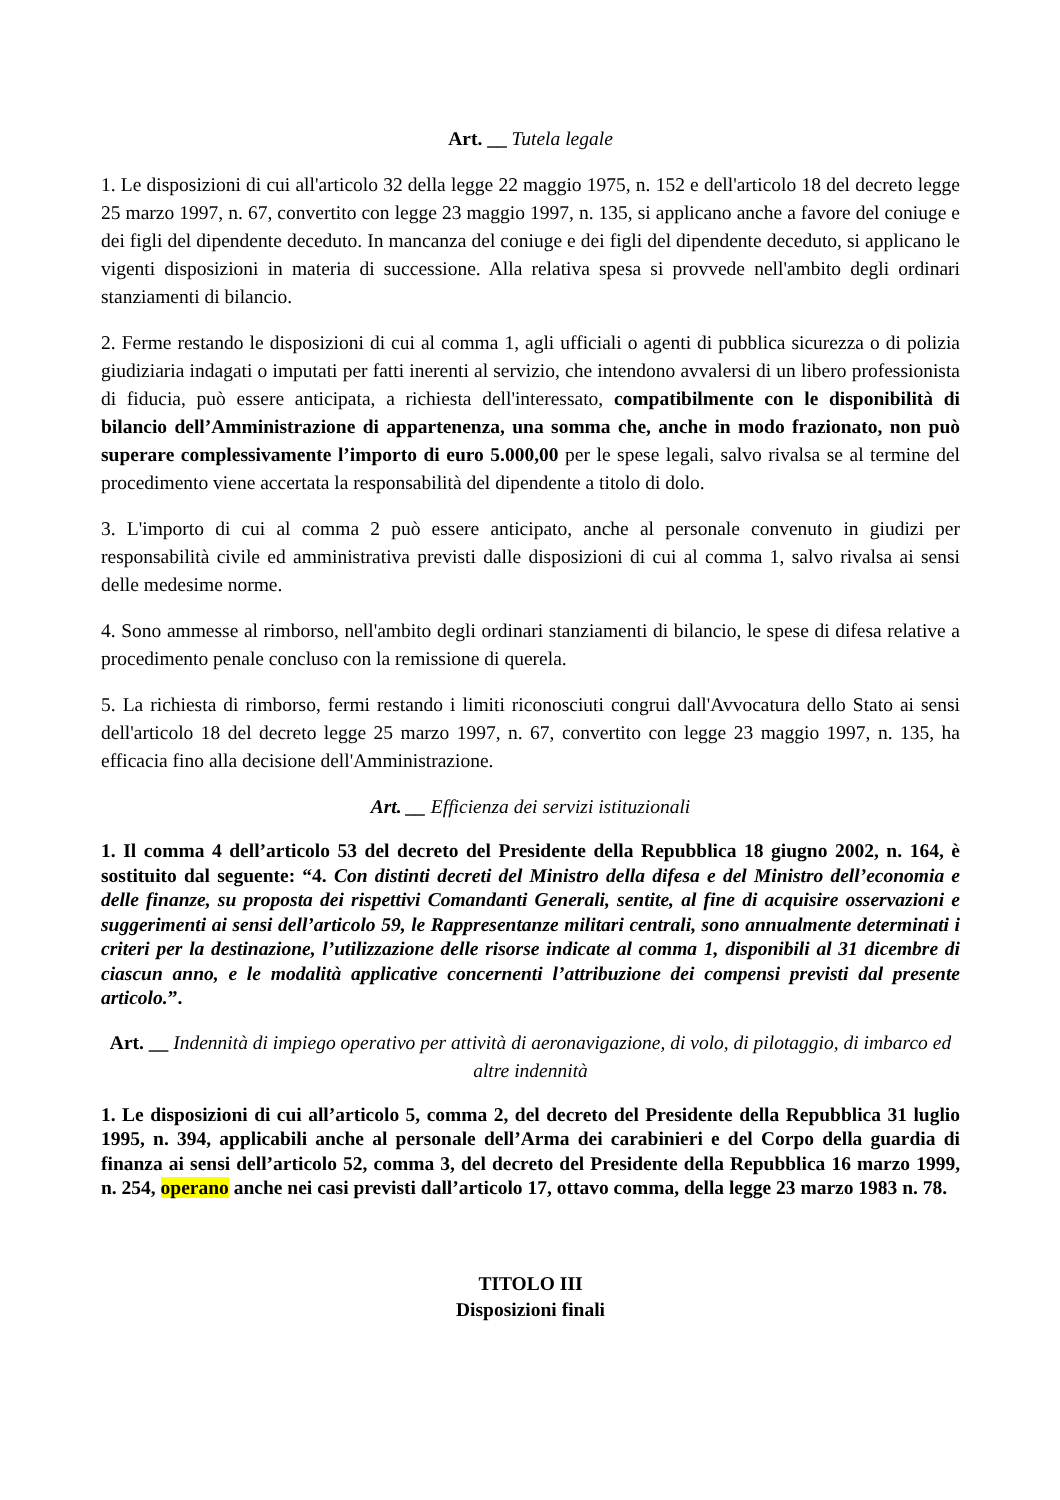Art. __ Tutela legale
1. Le disposizioni di cui all'articolo 32 della legge 22 maggio 1975, n. 152 e dell'articolo 18 del decreto legge 25 marzo 1997, n. 67, convertito con legge 23 maggio 1997, n. 135, si applicano anche a favore del coniuge e dei figli del dipendente deceduto. In mancanza del coniuge e dei figli del dipendente deceduto, si applicano le vigenti disposizioni in materia di successione. Alla relativa spesa si provvede nell'ambito degli ordinari stanziamenti di bilancio.
2. Ferme restando le disposizioni di cui al comma 1, agli ufficiali o agenti di pubblica sicurezza o di polizia giudiziaria indagati o imputati per fatti inerenti al servizio, che intendono avvalersi di un libero professionista di fiducia, può essere anticipata, a richiesta dell'interessato, compatibilmente con le disponibilità di bilancio dell’Amministrazione di appartenenza, una somma che, anche in modo frazionato, non può superare complessivamente l’importo di euro 5.000,00 per le spese legali, salvo rivalsa se al termine del procedimento viene accertata la responsabilità del dipendente a titolo di dolo.
3. L'importo di cui al comma 2 può essere anticipato, anche al personale convenuto in giudizi per responsabilità civile ed amministrativa previsti dalle disposizioni di cui al comma 1, salvo rivalsa ai sensi delle medesime norme.
4. Sono ammesse al rimborso, nell'ambito degli ordinari stanziamenti di bilancio, le spese di difesa relative a procedimento penale concluso con la remissione di querela.
5. La richiesta di rimborso, fermi restando i limiti riconosciuti congrui dall'Avvocatura dello Stato ai sensi dell'articolo 18 del decreto legge 25 marzo 1997, n. 67, convertito con legge 23 maggio 1997, n. 135, ha efficacia fino alla decisione dell'Amministrazione.
Art. __ Efficienza dei servizi istituzionali
1. Il comma 4 dell’articolo 53 del decreto del Presidente della Repubblica 18 giugno 2002, n. 164, è sostituito dal seguente: “4. Con distinti decreti del Ministro della difesa e del Ministro dell’economia e delle finanze, su proposta dei rispettivi Comandanti Generali, sentite, al fine di acquisire osservazioni e suggerimenti ai sensi dell’articolo 59, le Rappresentanze militari centrali, sono annualmente determinati i criteri per la destinazione, l’utilizzazione delle risorse indicate al comma 1, disponibili al 31 dicembre di ciascun anno, e le modalità applicative concernenti l’attribuzione dei compensi previsti dal presente articolo.”.
Art. __ Indennità di impiego operativo per attività di aeronavigazione, di volo, di pilotaggio, di imbarco ed altre indennità
1. Le disposizioni di cui all’articolo 5, comma 2, del decreto del Presidente della Repubblica 31 luglio 1995, n. 394, applicabili anche al personale dell’Arma dei carabinieri e del Corpo della guardia di finanza ai sensi dell’articolo 52, comma 3, del decreto del Presidente della Repubblica 16 marzo 1999, n. 254, operano anche nei casi previsti dall’articolo 17, ottavo comma, della legge 23 marzo 1983 n. 78.
TITOLO III
Disposizioni finali